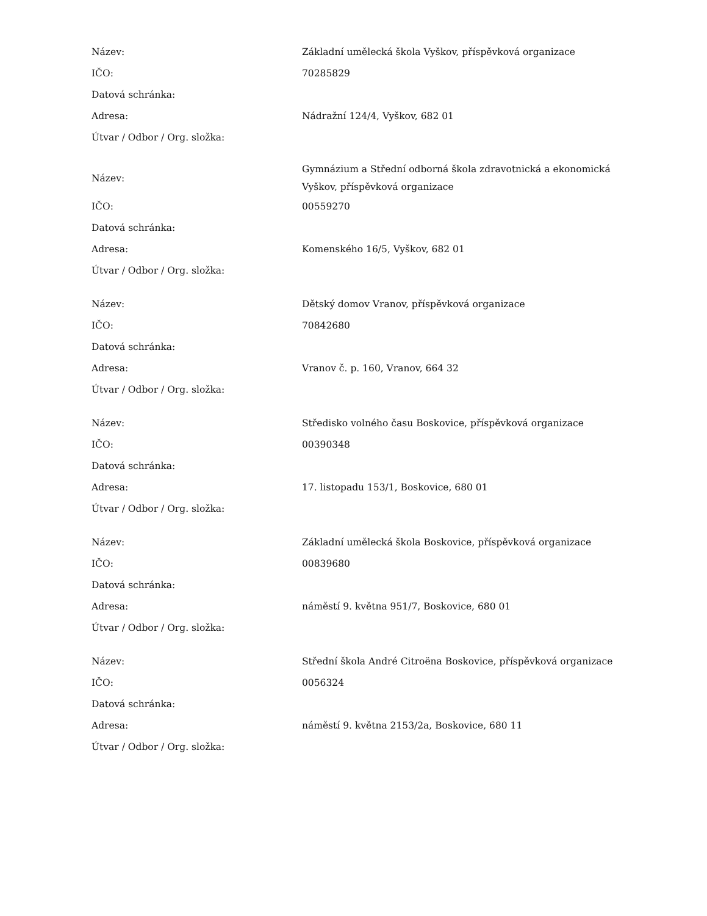| Název: | Základní umělecká škola Vyškov, příspěvková organizace |
| IČO: | 70285829 |
| Datová schránka: | |
| Adresa: | Nádražní 124/4, Vyškov, 682 01 |
| Útvar / Odbor / Org. složka: | |
| Název: | Gymnázium a Střední odborná škola zdravotnická a ekonomická Vyškov, příspěvková organizace |
| IČO: | 00559270 |
| Datová schránka: | |
| Adresa: | Komenského 16/5, Vyškov, 682 01 |
| Útvar / Odbor / Org. složka: | |
| Název: | Dětský domov Vranov, příspěvková organizace |
| IČO: | 70842680 |
| Datová schránka: | |
| Adresa: | Vranov č. p. 160, Vranov, 664 32 |
| Útvar / Odbor / Org. složka: | |
| Název: | Středisko volného času Boskovice, příspěvková organizace |
| IČO: | 00390348 |
| Datová schránka: | |
| Adresa: | 17. listopadu 153/1, Boskovice, 680 01 |
| Útvar / Odbor / Org. složka: | |
| Název: | Základní umělecká škola Boskovice, příspěvková organizace |
| IČO: | 00839680 |
| Datová schránka: | |
| Adresa: | náměstí 9. května 951/7, Boskovice, 680 01 |
| Útvar / Odbor / Org. složka: | |
| Název: | Střední škola André Citroëna Boskovice, příspěvková organizace |
| IČO: | 0056324 |
| Datová schránka: | |
| Adresa: | náměstí 9. května 2153/2a, Boskovice, 680 11 |
| Útvar / Odbor / Org. složka: | |